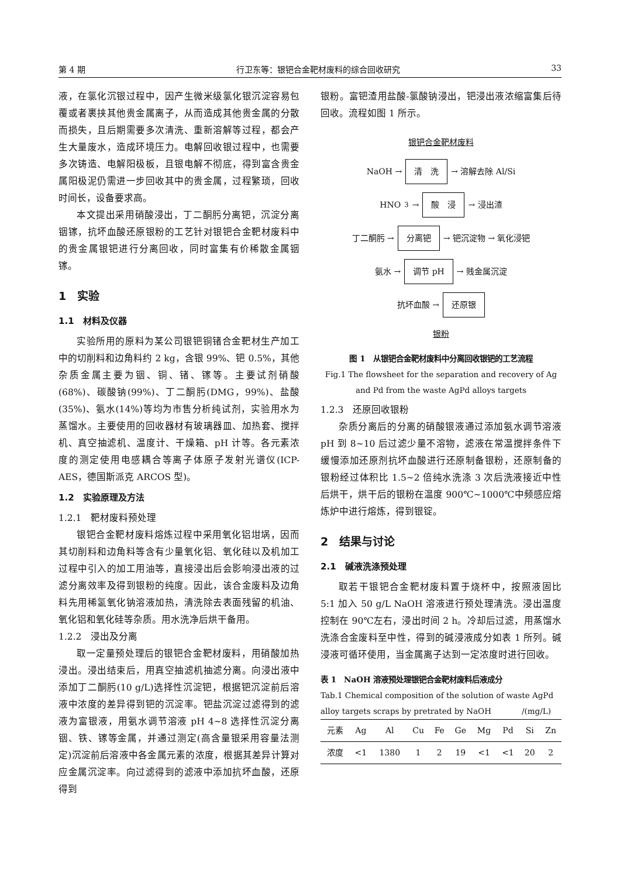第 4 期 行卫东等：银钯合金靶材废料的综合回收研究 33
液，在氯化沉银过程中，因产生微米级氯化银沉淀容易包覆或者裹挟其他贵金属离子，从而造成其他贵金属的分散而损失，且后期需要多次清洗、重新溶解等过程，都会产生大量废水，造成环境压力。电解回收银过程中，也需要多次铸造、电解阳极板，且银电解不彻底，得到富含贵金属阳极泥仍需进一步回收其中的贵金属，过程繁琐，回收时间长，设备要求高。
本文提出采用硝酸浸出，丁二酮肟分离钯，沉淀分离铟镓，抗坏血酸还原银粉的工艺针对银钯合金靶材废料中的贵金属银钯进行分离回收，同时富集有价稀散金属铟镓。
1　实验
1.1　材料及仪器
实验所用的原料为某公司银钯铜锗合金靶材生产加工中的切削料和边角料约 2 kg，含银 99%、钯 0.5%，其他杂质金属主要为铟、铜、锗、镓等。主要试剂硝酸(68%)、碳酸钠(99%)、丁二酮肟(DMG，99%)、盐酸(35%)、氨水(14%)等均为市售分析纯试剂，实验用水为蒸馏水。主要使用的回收器材有玻璃器皿、加热套、搅拌机、真空抽滤机、温度计、干燥箱、pH 计等。各元素浓度的测定使用电感耦合等离子体原子发射光谱仪(ICP-AES，德国斯派克 ARCOS 型)。
1.2　实验原理及方法
1.2.1　靶材废料预处理
银钯合金靶材废料熔炼过程中采用氧化铝坩埚，因而其切削料和边角料等含有少量氧化铝、氧化硅以及机加工过程中引入的加工用油等，直接浸出后会影响浸出液的过滤分离效率及得到银粉的纯度。因此，该合金废料及边角料先用稀氢氧化钠溶液加热，清洗除去表面残留的机油、氧化铝和氧化硅等杂质。用水洗净后烘干备用。
1.2.2　浸出及分离
取一定量预处理后的银钯合金靶材废料，用硝酸加热浸出。浸出结束后，用真空抽滤机抽滤分离。向浸出液中添加丁二酮肟(10 g/L)选择性沉淀钯，根据钯沉淀前后溶液中浓度的差异得到钯的沉淀率。钯盐沉淀过滤得到的滤液为富银液，用氨水调节溶液 pH 4~8 选择性沉淀分离铟、铁、镓等金属，并通过测定(高含量银采用容量法测定)沉淀前后溶液中各金属元素的浓度，根据其差异计算对应金属沉淀率。向过滤得到的滤液中添加抗坏血酸，还原得到
银粉。富钯渣用盐酸-氯酸钠浸出，钯浸出液浓缩富集后待回收。流程如图 1 所示。
银钯合金靶材废料
NaOH → 清　洗 → 溶解去除 Al/Si
HNO<sub>3</sub> → 酸　浸 → 浸出渣
丁二酮肟 → 分离钯 → 钯沉淀物 → 氧化浸钯
氨水 → 调节 pH → 贱金属沉淀
抗坏血酸 → 还原银
银粉
图 1　从银钯合金靶材废料中分离回收银钯的工艺流程
Fig.1 The flowsheet for the separation and recovery of Ag and Pd from the waste AgPd alloys targets
1.2.3　还原回收银粉
杂质分离后的分离的硝酸银液通过添加氨水调节溶液 pH 到 8~10 后过滤少量不溶物，滤液在常温搅拌条件下缓慢添加还原剂抗坏血酸进行还原制备银粉，还原制备的银粉经过体积比 1.5~2 倍纯水洗涤 3 次后洗液接近中性后烘干，烘干后的银粉在温度 900℃~1000℃中频感应熔炼炉中进行熔炼，得到银锭。
2　结果与讨论
2.1　碱液洗涤预处理
取若干银钯合金靶材废料置于烧杯中，按照液固比 5:1 加入 50 g/L NaOH 溶液进行预处理清洗。浸出温度控制在 90℃左右，浸出时间 2 h。冷却后过滤，用蒸馏水洗涤合金废料至中性，得到的碱浸液成分如表 1 所列。碱浸液可循环使用，当金属离子达到一定浓度时进行回收。
表 1　NaOH 溶液预处理银钯合金靶材废料后液成分
Tab.1 Chemical composition of the solution of waste AgPd alloy targets scraps by pretrated by NaOH　　　　/(mg/L)
| 元素 | Ag | Al | Cu | Fe | Ge | Mg | Pd | Si | Zn |
| 浓度 | <1 | 1380 | 1 | 2 | 19 | <1 | <1 | 20 | 2 |